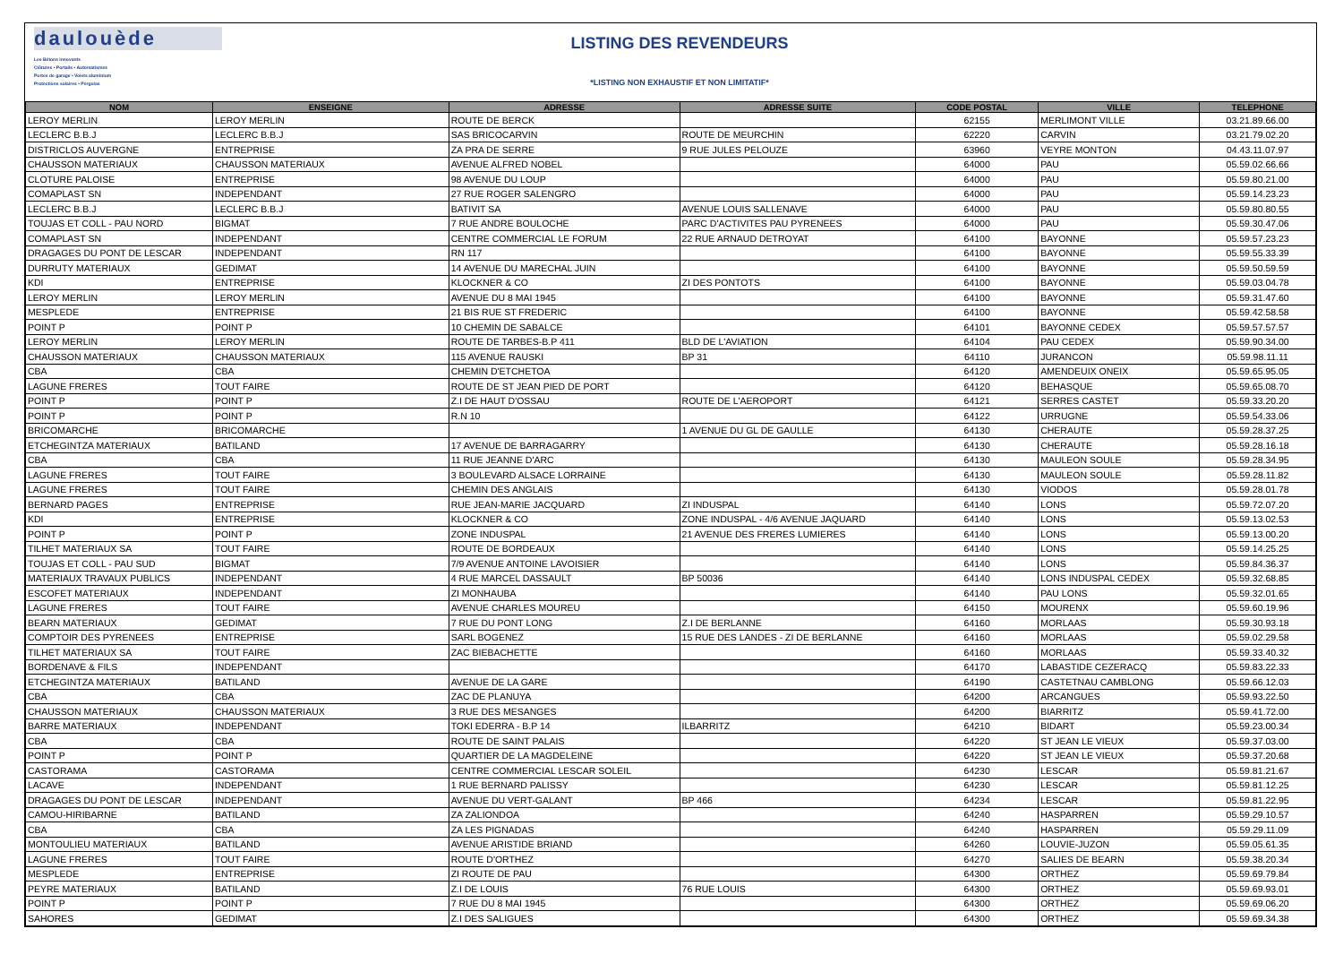daulouède
Les Bétons innovants
Clôtures • Portails • Automatismes
Portes de garage • Volets aluminium
Protections solaires • Pergolas
LISTING DES REVENDEURS
*LISTING NON EXHAUSTIF ET NON LIMITATIF*
| NOM | ENSEIGNE | ADRESSE | ADRESSE SUITE | CODE POSTAL | VILLE | TELEPHONE |
| --- | --- | --- | --- | --- | --- | --- |
| LEROY MERLIN | LEROY MERLIN | ROUTE DE BERCK | | 62155 | MERLIMONT VILLE | 03.21.89.66.00 |
| LECLERC B.B.J | LECLERC B.B.J | SAS BRICOCARVIN | ROUTE DE MEURCHIN | 62220 | CARVIN | 03.21.79.02.20 |
| DISTRICLOS AUVERGNE | ENTREPRISE | ZA PRA DE SERRE | 9 RUE JULES PELOUZE | 63960 | VEYRE MONTON | 04.43.11.07.97 |
| CHAUSSON MATERIAUX | CHAUSSON MATERIAUX | AVENUE ALFRED NOBEL | | 64000 | PAU | 05.59.02.66.66 |
| CLOTURE PALOISE | ENTREPRISE | 98 AVENUE DU LOUP | | 64000 | PAU | 05.59.80.21.00 |
| COMAPLAST SN | INDEPENDANT | 27 RUE ROGER SALENGRO | | 64000 | PAU | 05.59.14.23.23 |
| LECLERC B.B.J | LECLERC B.B.J | BATIVIT SA | AVENUE LOUIS SALLENAVE | 64000 | PAU | 05.59.80.80.55 |
| TOUJAS ET COLL - PAU NORD | BIGMAT | 7 RUE ANDRE BOULOCHE | PARC D'ACTIVITES PAU PYRENEES | 64000 | PAU | 05.59.30.47.06 |
| COMAPLAST SN | INDEPENDANT | CENTRE COMMERCIAL LE FORUM | 22 RUE ARNAUD DETROYAT | 64100 | BAYONNE | 05.59.57.23.23 |
| DRAGAGES DU PONT DE LESCAR | INDEPENDANT | RN 117 | | 64100 | BAYONNE | 05.59.55.33.39 |
| DURRUTY MATERIAUX | GEDIMAT | 14 AVENUE DU MARECHAL JUIN | | 64100 | BAYONNE | 05.59.50.59.59 |
| KDI | ENTREPRISE | KLOCKNER & CO | ZI DES PONTOTS | 64100 | BAYONNE | 05.59.03.04.78 |
| LEROY MERLIN | LEROY MERLIN | AVENUE DU 8 MAI 1945 | | 64100 | BAYONNE | 05.59.31.47.60 |
| MESPLEDE | ENTREPRISE | 21 BIS RUE ST FREDERIC | | 64100 | BAYONNE | 05.59.42.58.58 |
| POINT P | POINT P | 10 CHEMIN DE SABALCE | | 64101 | BAYONNE CEDEX | 05.59.57.57.57 |
| LEROY MERLIN | LEROY MERLIN | ROUTE DE TARBES-B.P 411 | BLD DE L'AVIATION | 64104 | PAU CEDEX | 05.59.90.34.00 |
| CHAUSSON MATERIAUX | CHAUSSON MATERIAUX | 115 AVENUE RAUSKI | BP 31 | 64110 | JURANCON | 05.59.98.11.11 |
| CBA | CBA | CHEMIN D'ETCHETOA | | 64120 | AMENDEUIX ONEIX | 05.59.65.95.05 |
| LAGUNE FRERES | TOUT FAIRE | ROUTE DE ST JEAN PIED DE PORT | | 64120 | BEHASQUE | 05.59.65.08.70 |
| POINT P | POINT P | Z.I DE HAUT D'OSSAU | ROUTE DE L'AEROPORT | 64121 | SERRES CASTET | 05.59.33.20.20 |
| POINT P | POINT P | R.N 10 | | 64122 | URRUGNE | 05.59.54.33.06 |
| BRICOMARCHE | BRICOMARCHE | | 1 AVENUE DU GL DE GAULLE | 64130 | CHERAUTE | 05.59.28.37.25 |
| ETCHEGINTZA MATERIAUX | BATILAND | 17 AVENUE DE BARRAGARRY | | 64130 | CHERAUTE | 05.59.28.16.18 |
| CBA | CBA | 11 RUE JEANNE D'ARC | | 64130 | MAULEON SOULE | 05.59.28.34.95 |
| LAGUNE FRERES | TOUT FAIRE | 3 BOULEVARD ALSACE LORRAINE | | 64130 | MAULEON SOULE | 05.59.28.11.82 |
| LAGUNE FRERES | TOUT FAIRE | CHEMIN DES ANGLAIS | | 64130 | VIODOS | 05.59.28.01.78 |
| BERNARD PAGES | ENTREPRISE | RUE JEAN-MARIE JACQUARD | ZI INDUSPAL | 64140 | LONS | 05.59.72.07.20 |
| KDI | ENTREPRISE | KLOCKNER & CO | ZONE INDUSPAL - 4/6 AVENUE JAQUARD | 64140 | LONS | 05.59.13.02.53 |
| POINT P | POINT P | ZONE INDUSPAL | 21 AVENUE DES FRERES LUMIERES | 64140 | LONS | 05.59.13.00.20 |
| TILHET MATERIAUX SA | TOUT FAIRE | ROUTE DE BORDEAUX | | 64140 | LONS | 05.59.14.25.25 |
| TOUJAS ET COLL - PAU SUD | BIGMAT | 7/9 AVENUE ANTOINE LAVOISIER | | 64140 | LONS | 05.59.84.36.37 |
| MATERIAUX TRAVAUX PUBLICS | INDEPENDANT | 4 RUE MARCEL DASSAULT | BP 50036 | 64140 | LONS INDUSPAL CEDEX | 05.59.32.68.85 |
| ESCOFET MATERIAUX | INDEPENDANT | ZI MONHAUBA | | 64140 | PAU LONS | 05.59.32.01.65 |
| LAGUNE FRERES | TOUT FAIRE | AVENUE CHARLES MOUREU | | 64150 | MOURENX | 05.59.60.19.96 |
| BEARN MATERIAUX | GEDIMAT | 7 RUE DU PONT LONG | Z.I DE BERLANNE | 64160 | MORLAAS | 05.59.30.93.18 |
| COMPTOIR DES PYRENEES | ENTREPRISE | SARL BOGENEZ | 15 RUE DES LANDES - ZI DE BERLANNE | 64160 | MORLAAS | 05.59.02.29.58 |
| TILHET MATERIAUX SA | TOUT FAIRE | ZAC BIEBACHETTE | | 64160 | MORLAAS | 05.59.33.40.32 |
| BORDENAVE & FILS | INDEPENDANT | | | 64170 | LABASTIDE CEZERACQ | 05.59.83.22.33 |
| ETCHEGINTZA MATERIAUX | BATILAND | AVENUE DE LA GARE | | 64190 | CASTETNAU CAMBLONG | 05.59.66.12.03 |
| CBA | CBA | ZAC DE PLANUYA | | 64200 | ARCANGUES | 05.59.93.22.50 |
| CHAUSSON MATERIAUX | CHAUSSON MATERIAUX | 3 RUE DES MESANGES | | 64200 | BIARRITZ | 05.59.41.72.00 |
| BARRE MATERIAUX | INDEPENDANT | TOKI EDERRA - B.P 14 | ILBARRITZ | 64210 | BIDART | 05.59.23.00.34 |
| CBA | CBA | ROUTE DE SAINT PALAIS | | 64220 | ST JEAN LE VIEUX | 05.59.37.03.00 |
| POINT P | POINT P | QUARTIER DE LA MAGDELEINE | | 64220 | ST JEAN LE VIEUX | 05.59.37.20.68 |
| CASTORAMA | CASTORAMA | CENTRE COMMERCIAL LESCAR SOLEIL | | 64230 | LESCAR | 05.59.81.21.67 |
| LACAVE | INDEPENDANT | 1 RUE BERNARD PALISSY | | 64230 | LESCAR | 05.59.81.12.25 |
| DRAGAGES DU PONT DE LESCAR | INDEPENDANT | AVENUE DU VERT-GALANT | BP 466 | 64234 | LESCAR | 05.59.81.22.95 |
| CAMOU-HIRIBARNE | BATILAND | ZA ZALIONDOA | | 64240 | HASPARREN | 05.59.29.10.57 |
| CBA | CBA | ZA LES PIGNADAS | | 64240 | HASPARREN | 05.59.29.11.09 |
| MONTOULIEU MATERIAUX | BATILAND | AVENUE ARISTIDE BRIAND | | 64260 | LOUVIE-JUZON | 05.59.05.61.35 |
| LAGUNE FRERES | TOUT FAIRE | ROUTE D'ORTHEZ | | 64270 | SALIES DE BEARN | 05.59.38.20.34 |
| MESPLEDE | ENTREPRISE | ZI ROUTE DE PAU | | 64300 | ORTHEZ | 05.59.69.79.84 |
| PEYRE MATERIAUX | BATILAND | Z.I DE LOUIS | 76 RUE LOUIS | 64300 | ORTHEZ | 05.59.69.93.01 |
| POINT P | POINT P | 7 RUE DU 8 MAI 1945 | | 64300 | ORTHEZ | 05.59.69.06.20 |
| SAHORES | GEDIMAT | Z.I DES SALIGUES | | 64300 | ORTHEZ | 05.59.69.34.38 |